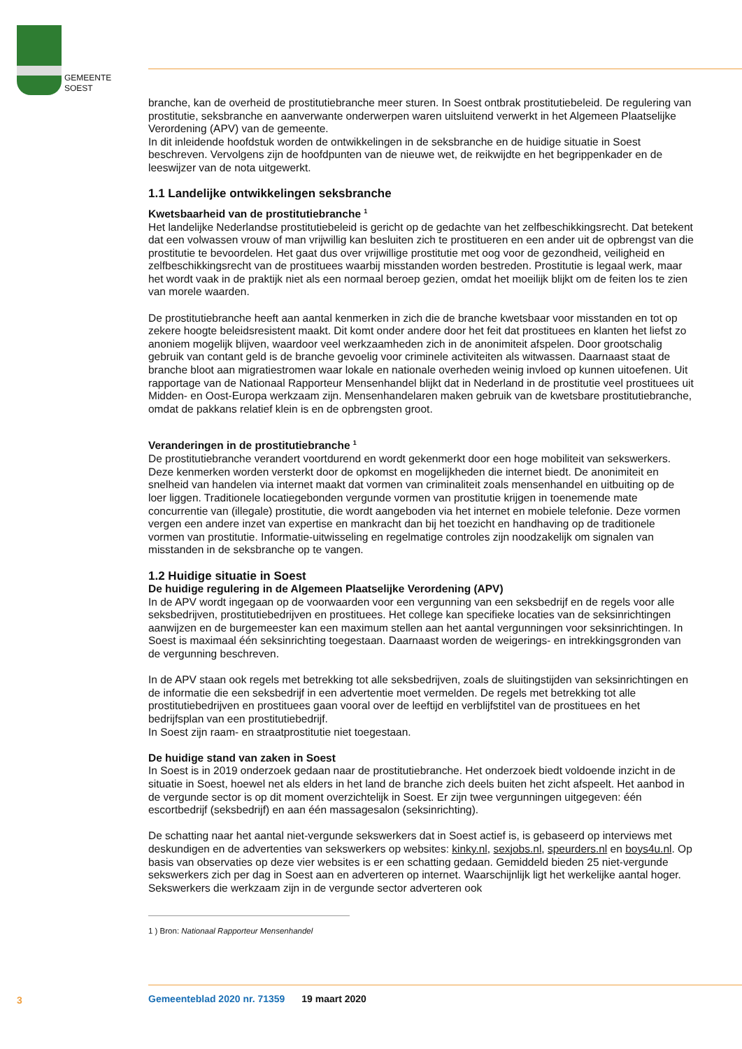GEMEENTE
SOEST
branche, kan de overheid de prostitutiebranche meer sturen. In Soest ontbrak prostitutiebeleid. De regulering van prostitutie, seksbranche en aanverwante onderwerpen waren uitsluitend verwerkt in het Algemeen Plaatselijke Verordening (APV) van de gemeente.
In dit inleidende hoofdstuk worden de ontwikkelingen in de seksbranche en de huidige situatie in Soest beschreven. Vervolgens zijn de hoofdpunten van de nieuwe wet, de reikwijdte en het begrippenkader en de leeswijzer van de nota uitgewerkt.
1.1 Landelijke ontwikkelingen seksbranche
Kwetsbaarheid van de prostitutiebranche <sup>1</sup>
Het landelijke Nederlandse prostitutiebeleid is gericht op de gedachte van het zelfbeschikkingsrecht. Dat betekent dat een volwassen vrouw of man vrijwillig kan besluiten zich te prostitueren en een ander uit de opbrengst van die prostitutie te bevoordelen. Het gaat dus over vrijwillige prostitutie met oog voor de gezondheid, veiligheid en zelfbeschikkingsrecht van de prostituees waarbij misstanden worden bestreden. Prostitutie is legaal werk, maar het wordt vaak in de praktijk niet als een normaal beroep gezien, omdat het moeilijk blijkt om de feiten los te zien van morele waarden.
De prostitutiebranche heeft aan aantal kenmerken in zich die de branche kwetsbaar voor misstanden en tot op zekere hoogte beleidsresistent maakt. Dit komt onder andere door het feit dat prostituees en klanten het liefst zo anoniem mogelijk blijven, waardoor veel werkzaamheden zich in de anonimiteit afspelen. Door grootschalig gebruik van contant geld is de branche gevoelig voor criminele activiteiten als witwassen. Daarnaast staat de branche bloot aan migratiestromen waar lokale en nationale overheden weinig invloed op kunnen uitoefenen. Uit rapportage van de Nationaal Rapporteur Mensenhandel blijkt dat in Nederland in de prostitutie veel prostituees uit Midden- en Oost-Europa werkzaam zijn. Mensenhandelaren maken gebruik van de kwetsbare prostitutiebranche, omdat de pakkans relatief klein is en de opbrengsten groot.
Veranderingen in de prostitutiebranche <sup>1</sup>
De prostitutiebranche verandert voortdurend en wordt gekenmerkt door een hoge mobiliteit van sekswerkers. Deze kenmerken worden versterkt door de opkomst en mogelijkheden die internet biedt. De anonimiteit en snelheid van handelen via internet maakt dat vormen van criminaliteit zoals mensenhandel en uitbuiting op de loer liggen. Traditionele locatiegebonden vergunde vormen van prostitutie krijgen in toenemende mate concurrentie van (illegale) prostitutie, die wordt aangeboden via het internet en mobiele telefonie. Deze vormen vergen een andere inzet van expertise en mankracht dan bij het toezicht en handhaving op de traditionele vormen van prostitutie. Informatie-uitwisseling en regelmatige controles zijn noodzakelijk om signalen van misstanden in de seksbranche op te vangen.
1.2 Huidige situatie in Soest
De huidige regulering in de Algemeen Plaatselijke Verordening (APV)
In de APV wordt ingegaan op de voorwaarden voor een vergunning van een seksbedrijf en de regels voor alle seksbedrijven, prostitutiebedrijven en prostituees. Het college kan specifieke locaties van de seksinrichtingen aanwijzen en de burgemeester kan een maximum stellen aan het aantal vergunningen voor seksinrichtingen. In Soest is maximaal één seksinrichting toegestaan. Daarnaast worden de weigerings- en intrekkingsgronden van de vergunning beschreven.
In de APV staan ook regels met betrekking tot alle seksbedrijven, zoals de sluitingstijden van seksinrichtingen en de informatie die een seksbedrijf in een advertentie moet vermelden. De regels met betrekking tot alle prostitutiebedrijven en prostituees gaan vooral over de leeftijd en verblijfstitel van de prostituees en het bedrijfsplan van een prostitutiebedrijf.
In Soest zijn raam- en straatprostitutie niet toegestaan.
De huidige stand van zaken in Soest
In Soest is in 2019 onderzoek gedaan naar de prostitutiebranche. Het onderzoek biedt voldoende inzicht in de situatie in Soest, hoewel net als elders in het land de branche zich deels buiten het zicht afspeelt. Het aanbod in de vergunde sector is op dit moment overzichtelijk in Soest. Er zijn twee vergunningen uitgegeven: één escortbedrijf (seksbedrijf) en aan één massagesalon (seksinrichting).
De schatting naar het aantal niet-vergunde sekswerkers dat in Soest actief is, is gebaseerd op interviews met deskundigen en de advertenties van sekswerkers op websites: kinky.nl, sexjobs.nl, speurders.nl en boys4u.nl. Op basis van observaties op deze vier websites is er een schatting gedaan. Gemiddeld bieden 25 niet-vergunde sekswerkers zich per dag in Soest aan en adverteren op internet. Waarschijnlijk ligt het werkelijke aantal hoger. Sekswerkers die werkzaam zijn in de vergunde sector adverteren ook
1 ) Bron: Nationaal Rapporteur Mensenhandel
3
Gemeenteblad 2020 nr. 71359 19 maart 2020